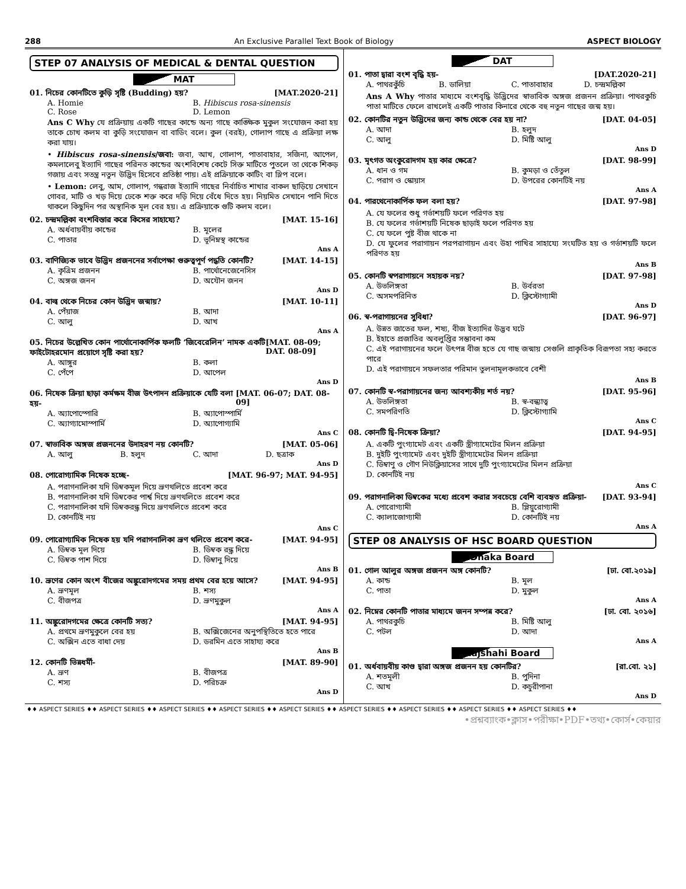288 An Exclusive Parallel Text Book of Biology ASPECT BIOLOGY
STEP 07 ANALYSIS OF MEDICAL & DENTAL QUESTION
MAT
01. নিচের কোনটিতে কুড়ি সৃষ্টি (Budding) হয়? [MAT.2020-21]
A. Homie B. Hibiscus rosa-sinensis C. Rose D. Lemon
Ans C Why যে প্রক্রিয়ায় একটি গাছের কান্ডে অন্য গাছে কাঙ্ক্ষিক মুকুল সংযোজন করা হয় তাকে চোখ কলম বা কুড়ি সংযোজন বা বাডিং বলে। কুল (বরই), গোলাপ গাছে এ প্রক্রিয়া লক্ষ করা যায়।
• Hibiscus rosa-sinensis/জবা: জবা, আখ, গোলাপ, পাতাবাহার, সজিনা, আপেল, কমলালেবু ইত্যাদি গাছের পরিনত কান্ডের অংশবিশেষ কেটে সিক্ত মাটিতে পুতলে তা থেকে শিকড় গজায় এবং সতন্ত্র নতুন উদ্ভিদ হিসেবে প্রতিষ্ঠা পায়। এই প্রক্রিয়াকে কাটিং বা স্লিপ বলে।
• Lemon: লেবু, আম, গোলাপ, গন্ধরাজ ইত্যাদি গাছের নির্বাচিত শাখার বাকল ছাড়িয়ে সেখানে গোবর, মাটি ও খড় দিয়ে ঢেকে শক্ত করে দড়ি দিয়ে বেঁধে দিতে হয়। নিয়মিত সেখানে পানি দিতে থাকলে কিছুদিন পর অস্থানিক মূল বের হয়। এ প্রক্রিয়াকে গুটি কলম বলে।
02. চন্দ্রমল্লিকা বংশবিস্তার করে কিসের সাহায্যে? [MAT. 15-16]
A. অর্ধবায়বীয় কান্ডের B. মূলের C. পাতার D. ভূনিম্নস্থ কান্ডের
Ans A
03. বাণিজ্যিক ভাবে উদ্ভিদ প্রজননের সর্বাপেক্ষা গুরুত্বপূর্ণ পদ্ধতি কোনটি? [MAT. 14-15]
A. কৃত্রিম প্রজনন B. পার্থোনেজেনেসিস C. অঙ্গজ জনন D. অযৌন জনন
Ans D
04. বাল্ব থেকে নিচের কোন উদ্ভিদ জন্মায়? [MAT. 10-11]
A. পেঁয়াজ B. আদা C. আলু D. আখ
Ans A
05. নিচের উল্লেখিত কোন পার্থোনোকার্পিক ফলটি ‘জিবেরেলিন’ নামক একটি ফাইটোহরমোন প্রয়োগে সৃষ্টি করা হয়? [MAT. 08-09; DAT. 08-09]
A. আঙ্গুর B. কলা C. পেঁপে D. আপেল
Ans D
06. নিষেক ক্রিয়া ছাড়া কর্মক্ষম বীজ উৎপাদন প্রক্রিয়াকে যেটি বলা হয়- [MAT. 06-07; DAT. 08-09]
A. অ্যাপোস্পোরি B. অ্যাপোস্পার্মি C. অ্যাগ্যামোস্পার্মি D. অ্যাপোগ্যামি
Ans C
07. স্বাভাবিক অঙ্গজ প্রজননের উদাহরণ নয় কোনটি? [MAT. 05-06]
A. আলু B. হলুদ C. আদা D. ছত্রাক
Ans D
08. পোরোগ্যামিক নিষেক হচ্ছে- [MAT. 96-97; MAT. 94-95]
A. পরাগনালিকা যদি ডিম্বকমূল দিয়ে ভ্রূণথলিতে প্রবেশ করে
B. পরাগনালিকা যদি ডিম্বকের পার্শ্ব দিয়ে ভ্রূণথলিতে প্রবেশ করে
C. পরাগনালিকা যদি ডিম্বকরন্ধ্র দিয়ে ভ্রূণথলিতে প্রবেশ করে
D. কোনটিই নয়
Ans C
09. পোরোগ্যামিক নিষেক হয় যদি পরাগনালিকা ভ্রূণ থলিতে প্রবেশ করে- [MAT. 94-95]
A. ডিম্বক মূল দিয়ে B. ডিম্বক রন্ধ্র দিয়ে C. ডিম্বক পাশ দিয়ে D. ডিম্বানু দিয়ে
Ans B
10. ভ্রূণের কোন অংশ বীজের অঙ্কুরোদগমের সময় প্রথম বের হয়ে আসে? [MAT. 94-95]
A. ভ্রূণমূল B. শস্য C. বীজপত্র D. ভ্রূণমুকুল
Ans A
11. অঙ্কুরোদগমের ক্ষেত্রে কোনটি সত্য? [MAT. 94-95]
A. প্রথমে ভ্রূণমুকুলে বের হয় B. অক্সিজেনের অনুপস্থিতিতে হতে পারে C. অক্সিন এতে বাধা দেয় D. ডরমিন এতে সাহায্য করে
Ans B
12. কোনটি ভিন্নধর্মী- [MAT. 89-90]
A. ভ্রূণ B. বীজপত্র C. শস্য D. পরিচক্র
Ans D
DAT
01. পাতা দ্বারা বংশ বৃদ্ধি হয়- [DAT.2020-21]
A. পাথরকুঁচি B. ডালিয়া C. পাতাবাহার D. চন্দ্রমল্লিকা
Ans A Why পাতার মাধ্যমে বংশবৃদ্ধি উদ্ভিদের স্বাভাবিক অঙ্গজ প্রজনন প্রক্রিয়া। পাথরকুচি পাতা মাটিতে ফেলে রাখলেই একটি পাতার কিনারে থেকে বহু নতুন গাছের জন্ম হয়।
02. কোনটির নতুন উদ্ভিদের জন্য কান্ড থেকে বের হয় না? [DAT. 04-05]
A. আদা B. হলুদ C. আলু D. মিষ্টি আলু
Ans D
03. মৃৎগত অংকুরোদগম হয় কার ক্ষেত্রে? [DAT. 98-99]
A. ধান ও গম B. কুমড়া ও তেঁতুল C. পরাগ ও স্কোয়াস D. উপরের কোনটিই নয়
Ans A
04. পারথেনোকার্পিক ফল বলা হয়? [DAT. 97-98]
A. যে ফলের শুধু গর্ভাশয়টি ফলে পরিণত হয়
B. যে ফলের গর্ভাশয়টি নিষেক ছাড়াই ফলে পরিণত হয়
C. যে ফলে পুষ্ট বীজ থাকে না
D. যে ফুলের পরাগায়ন পরপরাগায়ন এবং উহা পাখির সাহায্যে সংঘটিত হয় ও গর্ভাশয়টি ফলে পরিণত হয়
Ans B
05. কোনটি স্বপরাগায়নে সহায়ক নয়? [DAT. 97-98]
A. উভলিঙ্গতা B. উর্বরতা C. অসমপরিনিত D. ক্লিস্টোগ্যামী
Ans D
06. স্ব-পরাগায়নের সুবিধা? [DAT. 96-97]
A. উন্নত জাতের ফল, শষ্য, বীজ ইত্যাদির উদ্ভব ঘটে
B. ইহাতে প্রজাতির অবলুপ্তির সম্ভাবনা কম
C. এই পরাগায়নের ফলে উৎপন্ন বীজ হতে যে গাছ জন্মায় সেগুলি প্রাকৃতিক বিরূপতা সহ্য করতে পারে
D. এই পরাগায়নে সফলতার পরিমান তুলনামূলকভাবে বেশী
Ans B
07. কোনটি স্ব-পরাগায়নের জন্য আবশ্যকীয় শর্ত নয়? [DAT. 95-96]
A. উভলিঙ্গতা B. স্ব-বন্ধ্যাত্ব C. সমপরিণতি D. ক্লিস্টোগ্যামি
Ans C
08. কোনটি দ্বি-নিষেক ক্রিয়া? [DAT. 94-95]
A. একটি পুংগ্যামেট এবং একটি স্ত্রীগ্যামেটের মিলন প্রক্রিয়া
B. দুইটি পুংগ্যামেট এবং দুইটি স্ত্রীগ্যামেটের মিলন প্রক্রিয়া
C. ডিম্বাণু ও গৌণ নিউক্লিয়াসের সাথে দুটি পুংগ্যামেটের মিলন প্রক্রিয়া
D. কোনটিই নয়
Ans C
09. পরাগনালিকা ডিম্বকের মধ্যে প্রবেশ করার সবচেয়ে বেশি ব্যবহৃত প্রক্রিয়া- [DAT. 93-94]
A. পোরোগ্যামী B. প্লিয়ুরোগ্যামী C. ক্যালাজোগ্যামী D. কোনটিই নয়
Ans A
STEP 08 ANALYSIS OF HSC BOARD QUESTION
Dhaka Board
01. গোল আলুর অঙ্গজ প্রজনন অঙ্গ কোনটি? [ঢা. বো.২০১৯]
A. কান্ড B. মূল C. পাতা D. মুকুল
Ans A
02. নিম্নের কোনটি পাতার মাধ্যমে জনন সম্পন্ন করে? [ঢা. বো. ২০১৬]
A. পাথরকুচি B. মিষ্টি আলু C. পটল D. আদা
Ans A
Rajshahi Board
01. অর্ধবায়বীয় কাণ্ড দ্বারা অঙ্গজ প্রজনন হয় কোনটির? [রা.বো. ২১]
A. শতমূলী B. পুদিনা C. আখ D. কচুরীপানা
Ans D
♦♦ ASPECT SERIES ♦♦ ASPECT SERIES ♦♦ ASPECT SERIES ♦♦ ASPECT SERIES ♦♦ ASPECT SERIES ♦♦ ASPECT SERIES ♦♦ ASPECT SERIES ♦♦ ASPECT SERIES ♦♦ ASPECT SERIES ♦♦
•প্রশ্নব্যাংক•ক্লাস•পরীক্ষা•PDF•তথ্য•কোর্স•কেয়ার